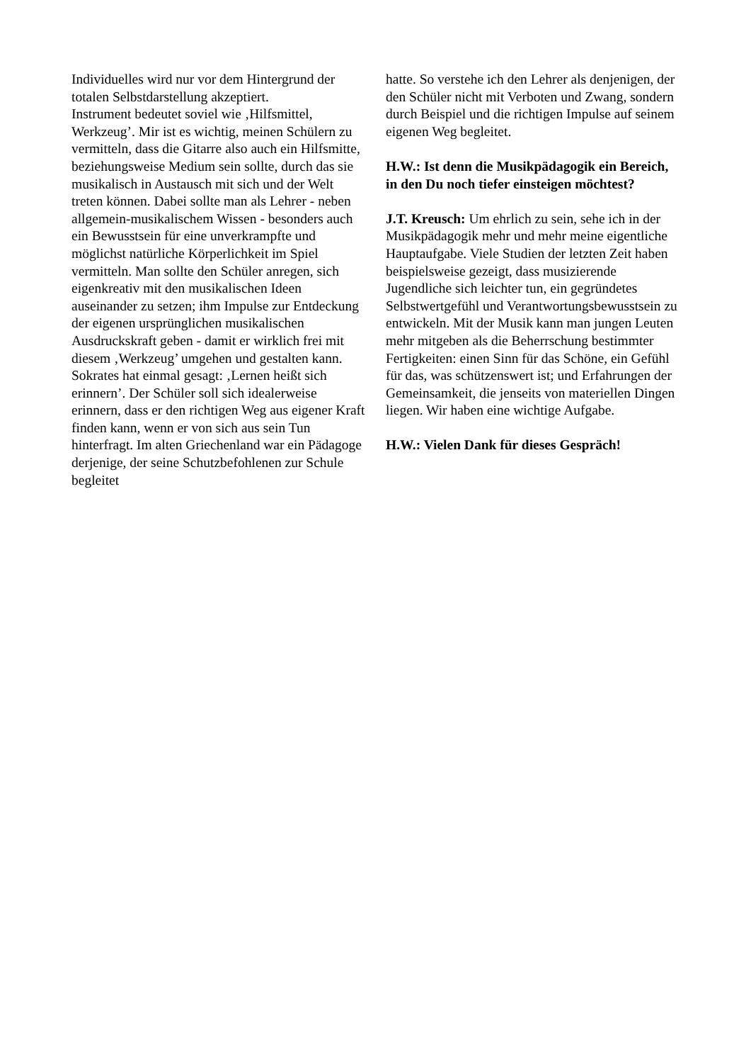Individuelles wird nur vor dem Hintergrund der totalen Selbstdarstellung akzeptiert.
Instrument bedeutet soviel wie ‚Hilfsmittel, Werkzeug’. Mir ist es wichtig, meinen Schülern zu vermitteln, dass die Gitarre also auch ein Hilfsmitte, beziehungsweise Medium sein sollte, durch das sie musikalisch in Austausch mit sich und der Welt treten können. Dabei sollte man als Lehrer - neben allgemein-musikalischem Wissen - besonders auch ein Bewusstsein für eine unverkrampfte und möglichst natürliche Körperlichkeit im Spiel vermitteln. Man sollte den Schüler anregen, sich eigenkreativ mit den musikalischen Ideen auseinander zu setzen; ihm Impulse zur Entdeckung der eigenen ursprünglichen musikalischen Ausdruckskraft geben - damit er wirklich frei mit diesem ‚Werkzeug’ umgehen und gestalten kann. Sokrates hat einmal gesagt: ‚Lernen heißt sich erinnern’. Der Schüler soll sich idealerweise erinnern, dass er den richtigen Weg aus eigener Kraft finden kann, wenn er von sich aus sein Tun hinterfragt. Im alten Griechenland war ein Pädagoge derjenige, der seine Schutzbefohlenen zur Schule begleitet
hatte. So verstehe ich den Lehrer als denjenigen, der den Schüler nicht mit Verboten und Zwang, sondern durch Beispiel und die richtigen Impulse auf seinem eigenen Weg begleitet.
H.W.: Ist denn die Musikpädagogik ein Bereich, in den Du noch tiefer einsteigen möchtest?
J.T. Kreusch: Um ehrlich zu sein, sehe ich in der Musikpädagogik mehr und mehr meine eigentliche Hauptaufgabe. Viele Studien der letzten Zeit haben beispielsweise gezeigt, dass musizierende Jugendliche sich leichter tun, ein gegründetes Selbstwertgefühl und Verantwortungsbewusstsein zu entwickeln. Mit der Musik kann man jungen Leuten mehr mitgeben als die Beherrschung bestimmter Fertigkeiten: einen Sinn für das Schöne, ein Gefühl für das, was schützenswert ist; und Erfahrungen der Gemeinsamkeit, die jenseits von materiellen Dingen liegen. Wir haben eine wichtige Aufgabe.
H.W.: Vielen Dank für dieses Gespräch!